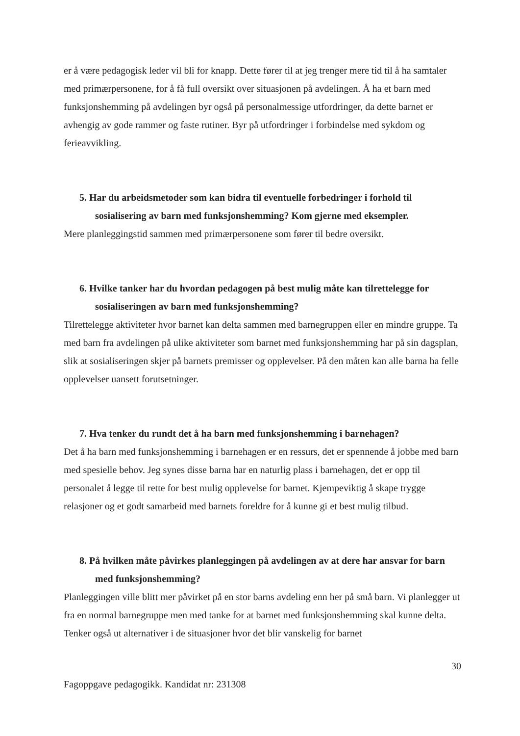er å være pedagogisk leder vil bli for knapp. Dette fører til at jeg trenger mere tid til å ha samtaler med primærpersonene, for å få full oversikt over situasjonen på avdelingen. Å ha et barn med funksjonshemming på avdelingen byr også på personalmessige utfordringer, da dette barnet er avhengig av gode rammer og faste rutiner. Byr på utfordringer i forbindelse med sykdom og ferieavvikling.
5. Har du arbeidsmetoder som kan bidra til eventuelle forbedringer i forhold til sosialisering av barn med funksjonshemming? Kom gjerne med eksempler.
Mere planleggingstid sammen med primærpersonene som fører til bedre oversikt.
6. Hvilke tanker har du hvordan pedagogen på best mulig måte kan tilrettelegge for sosialiseringen av barn med funksjonshemming?
Tilrettelegge aktiviteter hvor barnet kan delta sammen med barnegruppen eller en mindre gruppe. Ta med barn fra avdelingen på ulike aktiviteter som barnet med funksjonshemming har på sin dagsplan, slik at sosialiseringen skjer på barnets premisser og opplevelser. På den måten kan alle barna ha felle opplevelser uansett forutsetninger.
7. Hva tenker du rundt det å ha barn med funksjonshemming i barnehagen?
Det å ha barn med funksjonshemming i barnehagen er en ressurs, det er spennende å jobbe med barn med spesielle behov. Jeg synes disse barna har en naturlig plass i barnehagen, det er opp til personalet å legge til rette for best mulig opplevelse for barnet. Kjempeviktig å skape trygge relasjoner og et godt samarbeid med barnets foreldre for å kunne gi et best mulig tilbud.
8. På hvilken måte påvirkes planleggingen på avdelingen av at dere har ansvar for barn med funksjonshemming?
Planleggingen ville blitt mer påvirket på en stor barns avdeling enn her på små barn. Vi planlegger ut fra en normal barnegruppe men med tanke for at barnet med funksjonshemming skal kunne delta. Tenker også ut alternativer i de situasjoner hvor det blir vanskelig for barnet
30
Fagoppgave pedagogikk. Kandidat nr: 231308